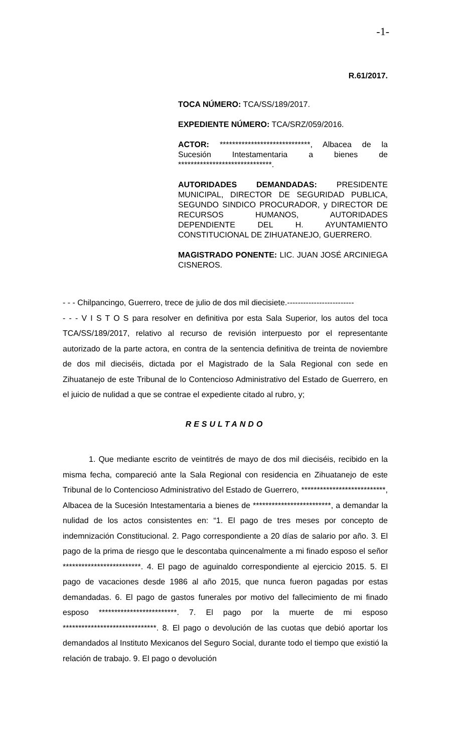-1-
R.61/2017.
TOCA NÚMERO: TCA/SS/189/2017.
EXPEDIENTE NÚMERO: TCA/SRZ/059/2016.
ACTOR: *****************************, Albacea de la Sucesión Intestamentaria a bienes de ******************************.
AUTORIDADES DEMANDADAS: PRESIDENTE MUNICIPAL, DIRECTOR DE SEGURIDAD PUBLICA, SEGUNDO SINDICO PROCURADOR, y DIRECTOR DE RECURSOS HUMANOS, AUTORIDADES DEPENDIENTE DEL H. AYUNTAMIENTO CONSTITUCIONAL DE ZIHUATANEJO, GUERRERO.
MAGISTRADO PONENTE: LIC. JUAN JOSÉ ARCINIEGA CISNEROS.
- - - Chilpancingo, Guerrero, trece de julio de dos mil diecisiete.-------------------------
- - - V I S T O S para resolver en definitiva por esta Sala Superior, los autos del toca TCA/SS/189/2017, relativo al recurso de revisión interpuesto por el representante autorizado de la parte actora, en contra de la sentencia definitiva de treinta de noviembre de dos mil dieciséis, dictada por el Magistrado de la Sala Regional con sede en Zihuatanejo de este Tribunal de lo Contencioso Administrativo del Estado de Guerrero, en el juicio de nulidad a que se contrae el expediente citado al rubro, y;
RESULTANDO
1. Que mediante escrito de veintitrés de mayo de dos mil dieciséis, recibido en la misma fecha, compareció ante la Sala Regional con residencia en Zihuatanejo de este Tribunal de lo Contencioso Administrativo del Estado de Guerrero, ***************************, Albacea de la Sucesión Intestamentaria a bienes de *************************, a demandar la nulidad de los actos consistentes en: “1. El pago de tres meses por concepto de indemnización Constitucional. 2. Pago correspondiente a 20 días de salario por año. 3. El pago de la prima de riesgo que le descontaba quincenalmente a mi finado esposo el señor *************************. 4. El pago de aguinaldo correspondiente al ejercicio 2015. 5. El pago de vacaciones desde 1986 al año 2015, que nunca fueron pagadas por estas demandadas. 6. El pago de gastos funerales por motivo del fallecimiento de mi finado esposo *************************. 7. El pago por la muerte de mi esposo ******************************. 8. El pago o devolución de las cuotas que debió aportar los demandados al Instituto Mexicanos del Seguro Social, durante todo el tiempo que existió la relación de trabajo. 9. El pago o devolución